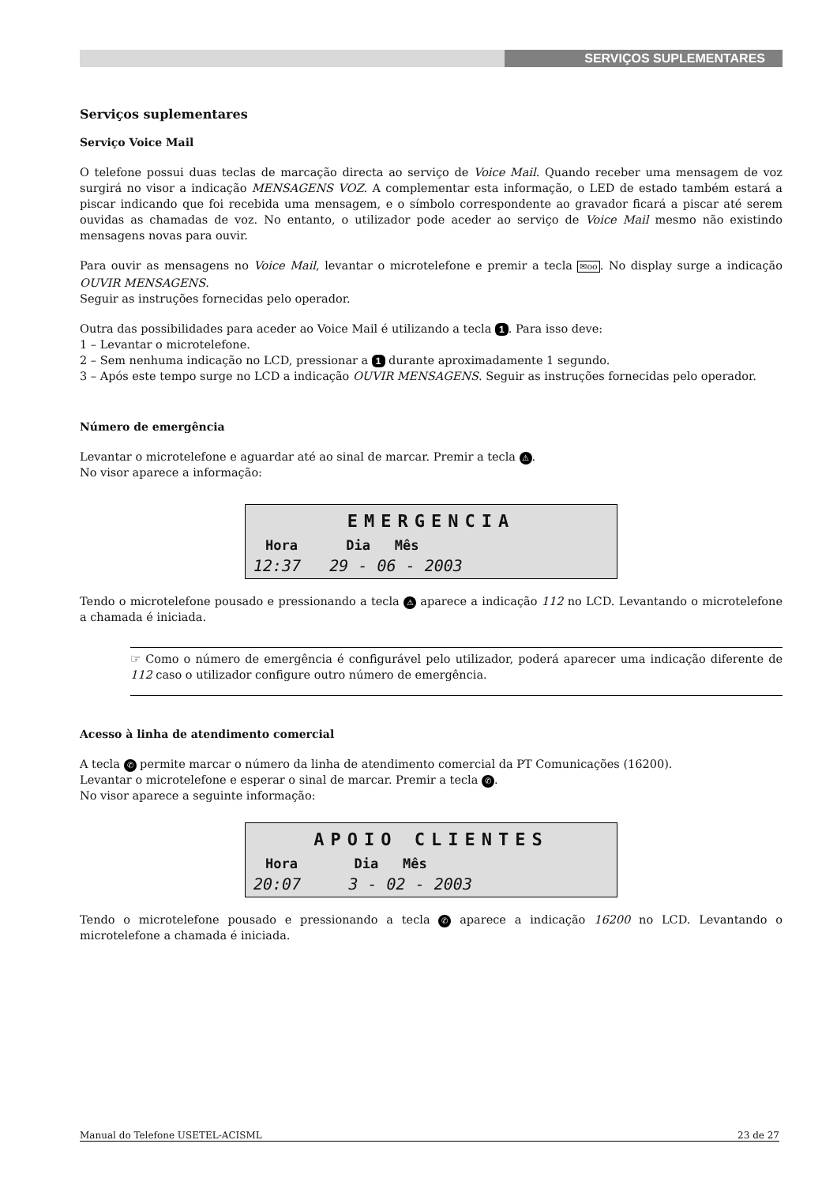SERVIÇOS SUPLEMENTARES
Serviços suplementares
Serviço Voice Mail
O telefone possui duas teclas de marcação directa ao serviço de Voice Mail. Quando receber uma mensagem de voz surgirá no visor a indicação MENSAGENS VOZ. A complementar esta informação, o LED de estado também estará a piscar indicando que foi recebida uma mensagem, e o símbolo correspondente ao gravador ficará a piscar até serem ouvidas as chamadas de voz. No entanto, o utilizador pode aceder ao serviço de Voice Mail mesmo não existindo mensagens novas para ouvir.
Para ouvir as mensagens no Voice Mail, levantar o microtelefone e premir a tecla ✉oo. No display surge a indicação OUVIR MENSAGENS.
Seguir as instruções fornecidas pelo operador.
Outra das possibilidades para aceder ao Voice Mail é utilizando a tecla 1. Para isso deve:
1 – Levantar o microtelefone.
2 – Sem nenhuma indicação no LCD, pressionar a 1 durante aproximadamente 1 segundo.
3 – Após este tempo surge no LCD a indicação OUVIR MENSAGENS. Seguir as instruções fornecidas pelo operador.
Número de emergência
Levantar o microtelefone e aguardar até ao sinal de marcar. Premir a tecla ⚠.
No visor aparece a informação:
EMERGENCIA
Hora Dia Mês
12:37 29 - 06 - 2003
Tendo o microtelefone pousado e pressionando a tecla ⚠ aparece a indicação 112 no LCD. Levantando o microtelefone a chamada é iniciada.
☞ Como o número de emergência é configurável pelo utilizador, poderá aparecer uma indicação diferente de 112 caso o utilizador configure outro número de emergência.
Acesso à linha de atendimento comercial
A tecla ✆ permite marcar o número da linha de atendimento comercial da PT Comunicações (16200).
Levantar o microtelefone e esperar o sinal de marcar. Premir a tecla ✆.
No visor aparece a seguinte informação:
APOIO CLIENTES
Hora Dia Mês
20:07 3 - 02 - 2003
Tendo o microtelefone pousado e pressionando a tecla ✆ aparece a indicação 16200 no LCD. Levantando o microtelefone a chamada é iniciada.
Manual do Telefone USETEL-ACISML 23 de 27